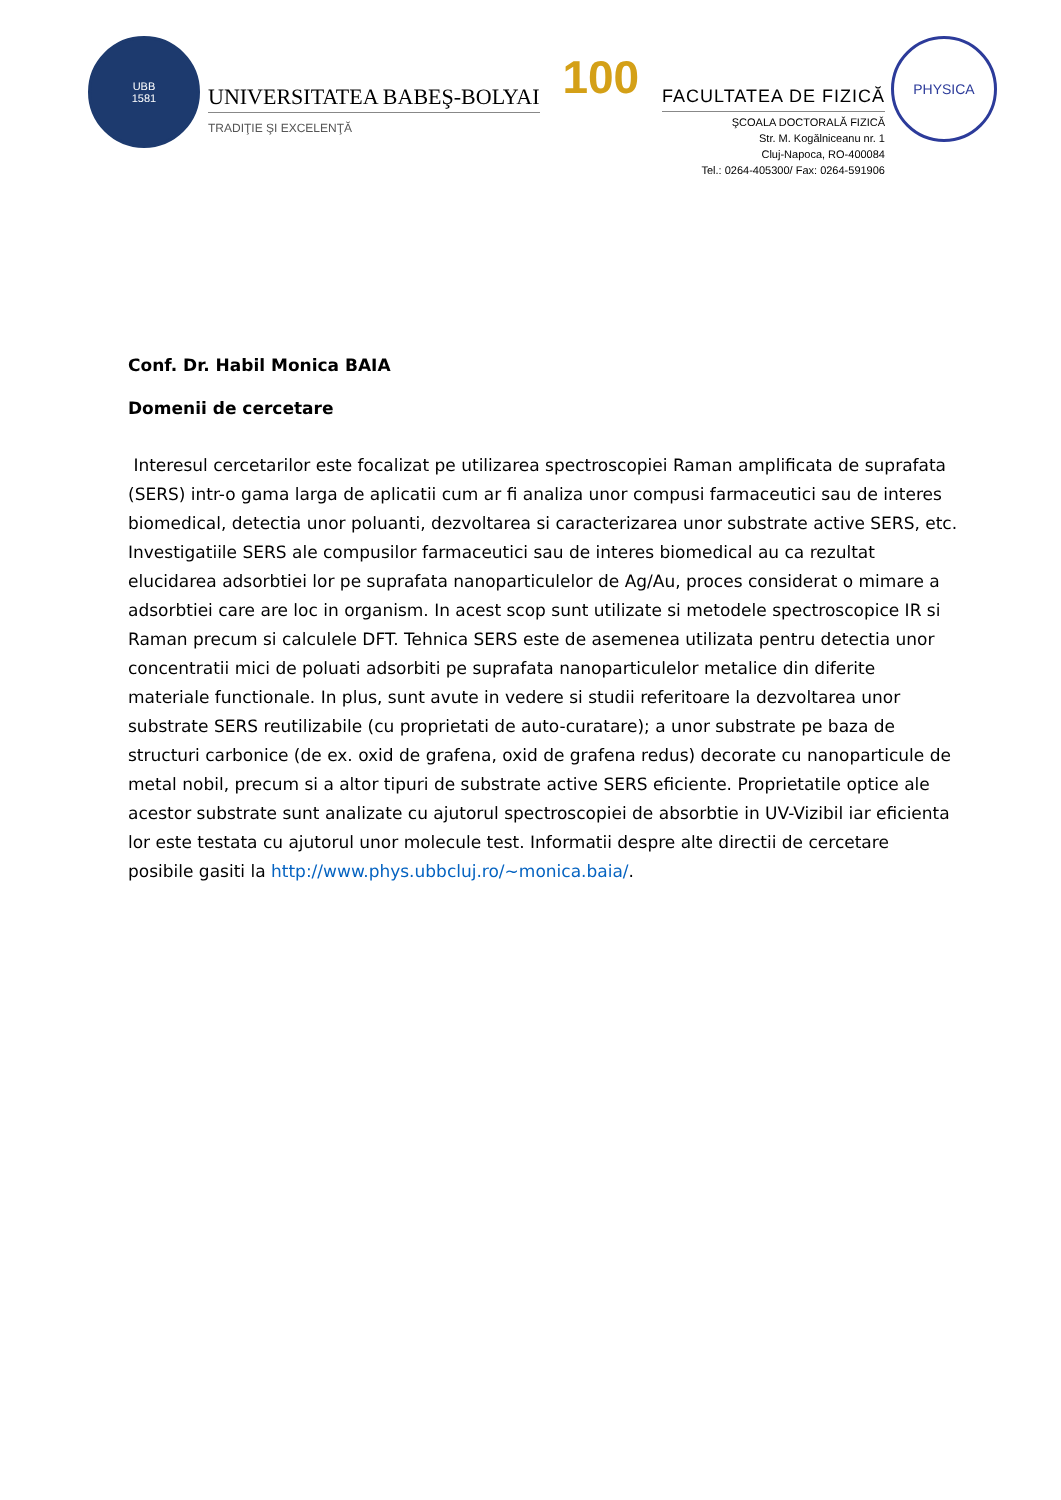UBB
1581
UNIVERSITATEA BABEŞ-BOLYAI
TRADIŢIE ŞI EXCELENŢĂ
100
FACULTATEA DE FIZICĂ
ŞCOALA DOCTORALĂ FIZICĂ
Str. M. Kogălniceanu nr. 1
Cluj-Napoca, RO-400084
Tel.: 0264-405300/ Fax: 0264-591906
PHYSICA
Conf. Dr. Habil Monica BAIA
Domenii de cercetare
Interesul cercetarilor este focalizat pe utilizarea spectroscopiei Raman amplificata de suprafata (SERS) intr-o gama larga de aplicatii cum ar fi analiza unor compusi farmaceutici sau de interes biomedical, detectia unor poluanti, dezvoltarea si caracterizarea unor substrate active SERS, etc. Investigatiile SERS ale compusilor farmaceutici sau de interes biomedical au ca rezultat elucidarea adsorbtiei lor pe suprafata nanoparticulelor de Ag/Au, proces considerat o mimare a adsorbtiei care are loc in organism. In acest scop sunt utilizate si metodele spectroscopice IR si Raman precum si calculele DFT. Tehnica SERS este de asemenea utilizata pentru detectia unor concentratii mici de poluati adsorbiti pe suprafata nanoparticulelor metalice din diferite materiale functionale. In plus, sunt avute in vedere si studii referitoare la dezvoltarea unor substrate SERS reutilizabile (cu proprietati de auto-curatare); a unor substrate pe baza de structuri carbonice (de ex. oxid de grafena, oxid de grafena redus) decorate cu nanoparticule de metal nobil, precum si a altor tipuri de substrate active SERS eficiente. Proprietatile optice ale acestor substrate sunt analizate cu ajutorul spectroscopiei de absorbtie in UV-Vizibil iar eficienta lor este testata cu ajutorul unor molecule test. Informatii despre alte directii de cercetare posibile gasiti la http://www.phys.ubbcluj.ro/~monica.baia/.